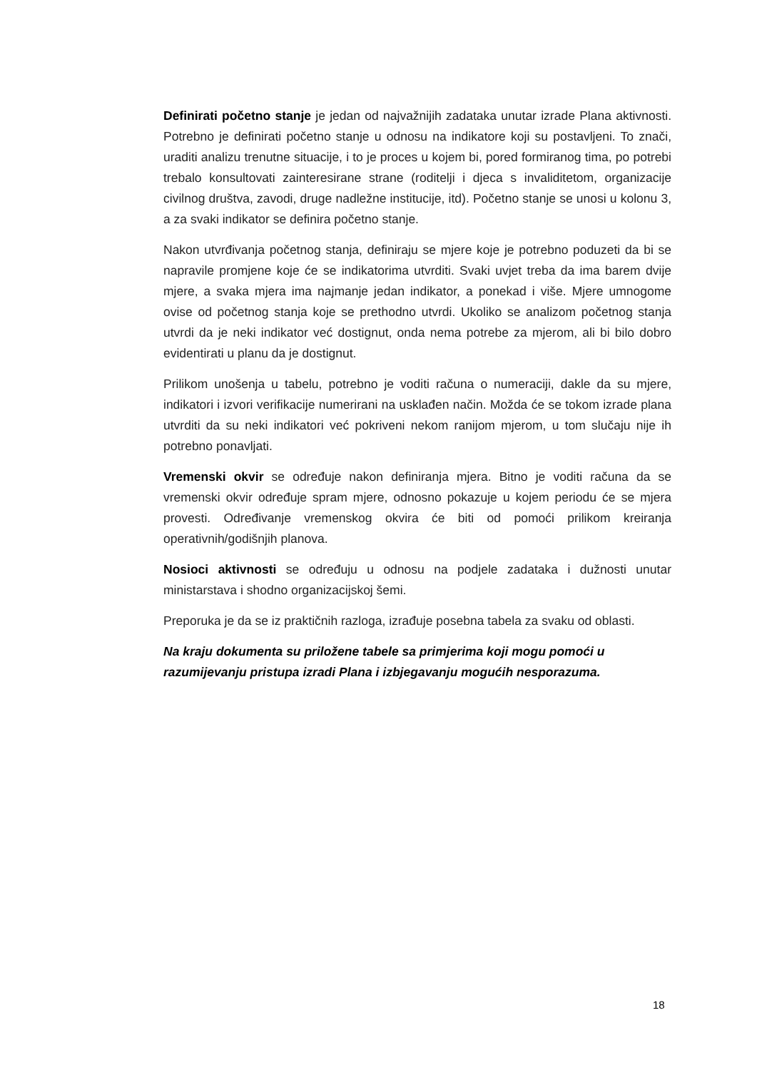Definirati početno stanje je jedan od najvažnijih zadataka unutar izrade Plana aktivnosti. Potrebno je definirati početno stanje u odnosu na indikatore koji su postavljeni. To znači, uraditi analizu trenutne situacije, i to je proces u kojem bi, pored formiranog tima, po potrebi trebalo konsultovati zainteresirane strane (roditelji i djeca s invaliditetom, organizacije civilnog društva, zavodi, druge nadležne institucije, itd). Početno stanje se unosi u kolonu 3, a za svaki indikator se definira početno stanje.
Nakon utvrđivanja početnog stanja, definiraju se mjere koje je potrebno poduzeti da bi se napravile promjene koje će se indikatorima utvrditi. Svaki uvjet treba da ima barem dvije mjere, a svaka mjera ima najmanje jedan indikator, a ponekad i više. Mjere umnogome ovise od početnog stanja koje se prethodno utvrdi. Ukoliko se analizom početnog stanja utvrdi da je neki indikator već dostignut, onda nema potrebe za mjerom, ali bi bilo dobro evidentirati u planu da je dostignut.
Prilikom unošenja u tabelu, potrebno je voditi računa o numeraciji, dakle da su mjere, indikatori i izvori verifikacije numerirani na usklađen način. Možda će se tokom izrade plana utvrditi da su neki indikatori već pokriveni nekom ranijom mjerom, u tom slučaju nije ih potrebno ponavljati.
Vremenski okvir se određuje nakon definiranja mjera. Bitno je voditi računa da se vremenski okvir određuje spram mjere, odnosno pokazuje u kojem periodu će se mjera provesti. Određivanje vremenskog okvira će biti od pomoći prilikom kreiranja operativnih/godišnjih planova.
Nosioci aktivnosti se određuju u odnosu na podjele zadataka i dužnosti unutar ministarstava i shodno organizacijskoj šemi.
Preporuka je da se iz praktičnih razloga, izrađuje posebna tabela za svaku od oblasti.
Na kraju dokumenta su priložene tabele sa primjerima koji mogu pomoći u razumijevanju pristupa izradi Plana i izbjegavanju mogućih nesporazuma.
18